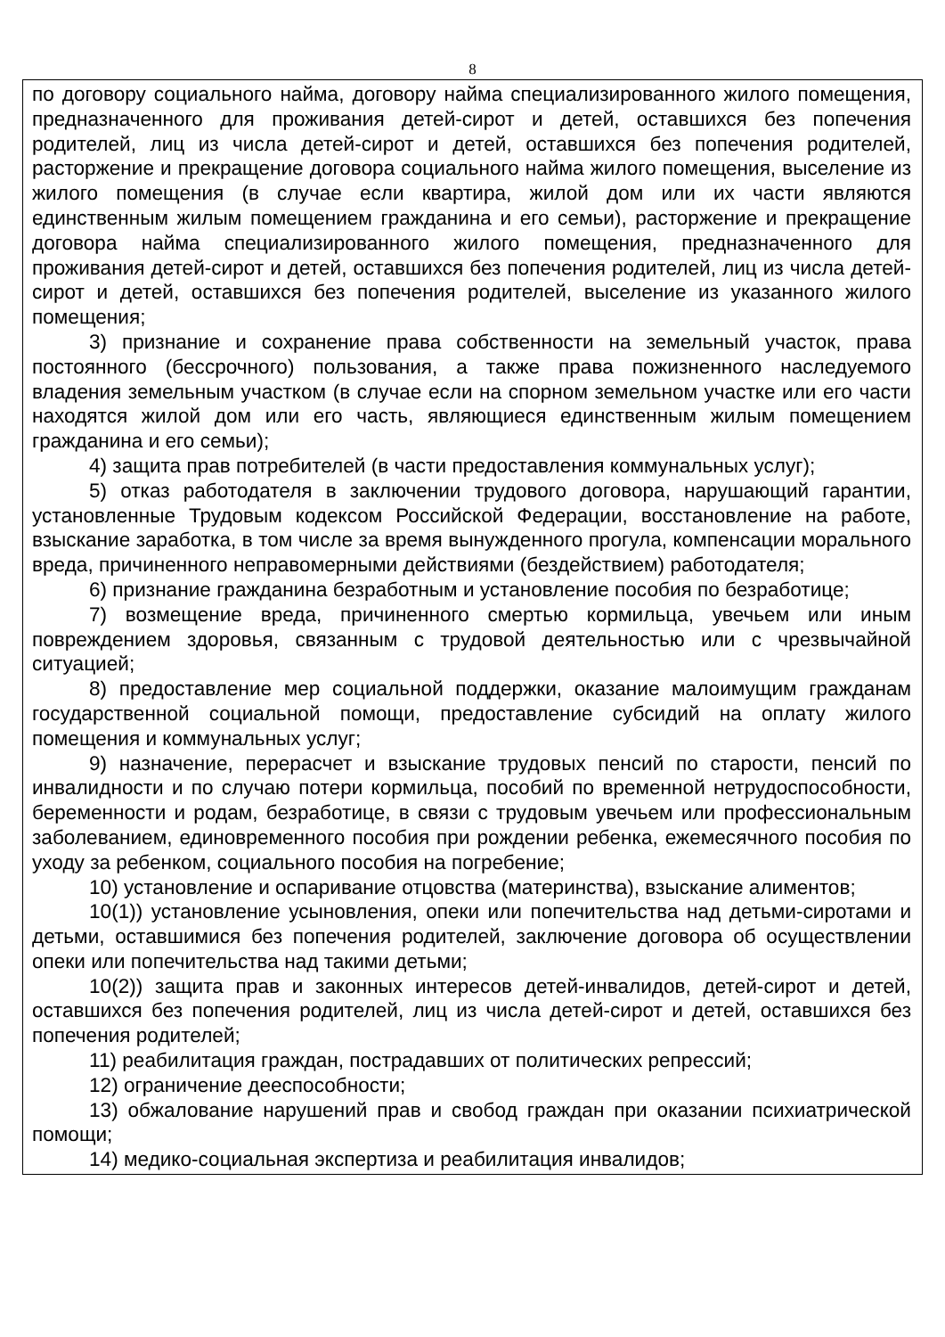8
по договору социального найма, договору найма специализированного жилого помещения, предназначенного для проживания детей-сирот и детей, оставшихся без попечения родителей, лиц из числа детей-сирот и детей, оставшихся без попечения родителей, расторжение и прекращение договора социального найма жилого помещения, выселение из жилого помещения (в случае если квартира, жилой дом или их части являются единственным жилым помещением гражданина и его семьи), расторжение и прекращение договора найма специализированного жилого помещения, предназначенного для проживания детей-сирот и детей, оставшихся без попечения родителей, лиц из числа детей-сирот и детей, оставшихся без попечения родителей, выселение из указанного жилого помещения;
3) признание и сохранение права собственности на земельный участок, права постоянного (бессрочного) пользования, а также права пожизненного наследуемого владения земельным участком (в случае если на спорном земельном участке или его части находятся жилой дом или его часть, являющиеся единственным жилым помещением гражданина и его семьи);
4) защита прав потребителей (в части предоставления коммунальных услуг);
5) отказ работодателя в заключении трудового договора, нарушающий гарантии, установленные Трудовым кодексом Российской Федерации, восстановление на работе, взыскание заработка, в том числе за время вынужденного прогула, компенсации морального вреда, причиненного неправомерными действиями (бездействием) работодателя;
6) признание гражданина безработным и установление пособия по безработице;
7) возмещение вреда, причиненного смертью кормильца, увечьем или иным повреждением здоровья, связанным с трудовой деятельностью или с чрезвычайной ситуацией;
8) предоставление мер социальной поддержки, оказание малоимущим гражданам государственной социальной помощи, предоставление субсидий на оплату жилого помещения и коммунальных услуг;
9) назначение, перерасчет и взыскание трудовых пенсий по старости, пенсий по инвалидности и по случаю потери кормильца, пособий по временной нетрудоспособности, беременности и родам, безработице, в связи с трудовым увечьем или профессиональным заболеванием, единовременного пособия при рождении ребенка, ежемесячного пособия по уходу за ребенком, социального пособия на погребение;
10) установление и оспаривание отцовства (материнства), взыскание алиментов;
10(1)) установление усыновления, опеки или попечительства над детьми-сиротами и детьми, оставшимися без попечения родителей, заключение договора об осуществлении опеки или попечительства над такими детьми;
10(2)) защита прав и законных интересов детей-инвалидов, детей-сирот и детей, оставшихся без попечения родителей, лиц из числа детей-сирот и детей, оставшихся без попечения родителей;
11) реабилитация граждан, пострадавших от политических репрессий;
12) ограничение дееспособности;
13) обжалование нарушений прав и свобод граждан при оказании психиатрической помощи;
14) медико-социальная экспертиза и реабилитация инвалидов;